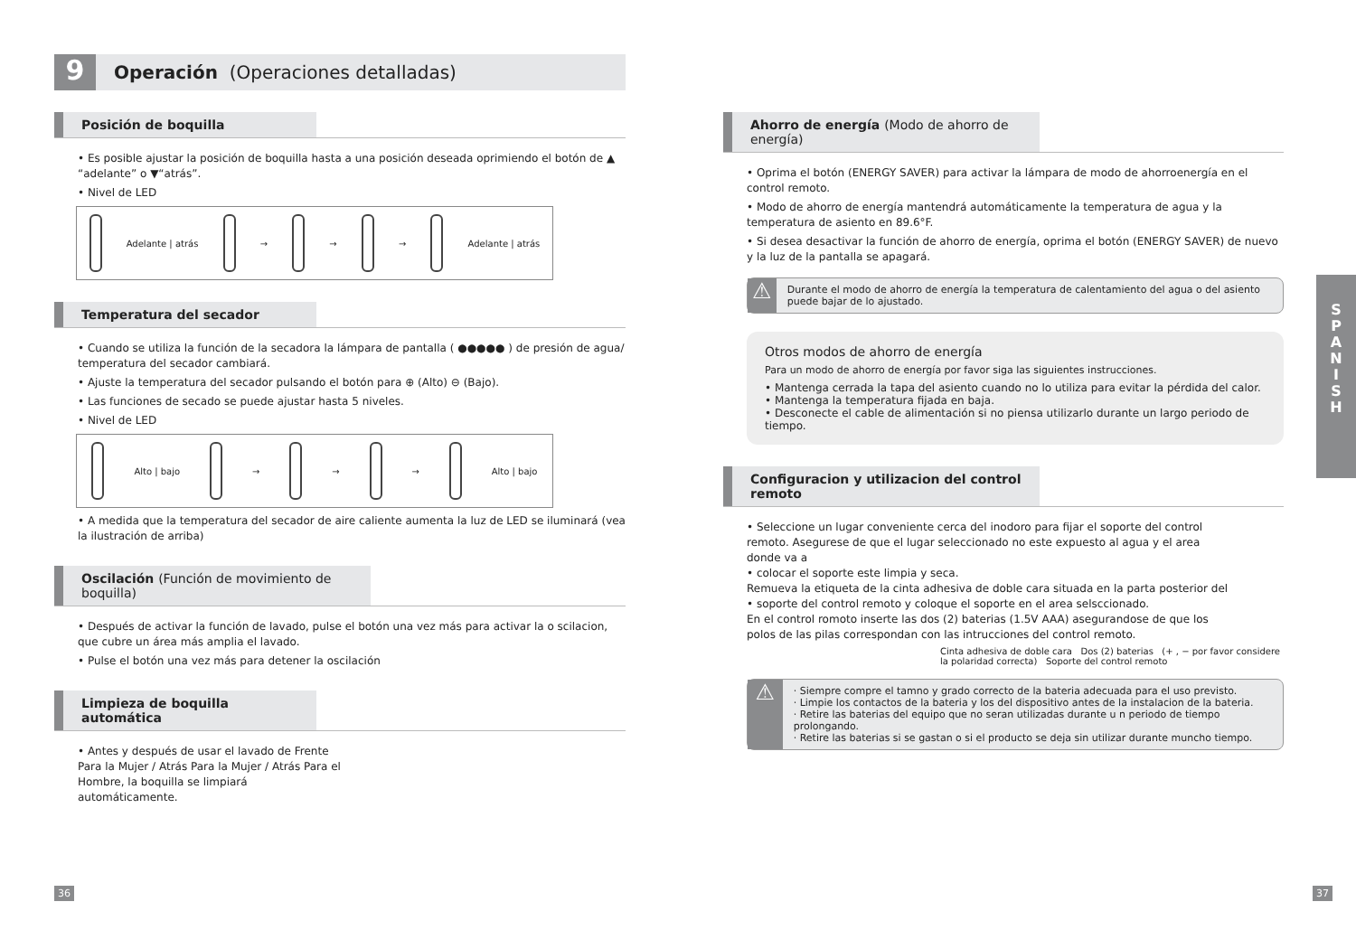9 Operación (Operaciones detalladas)
Posición de boquilla
• Es posible ajustar la posición de boquilla hasta a una posición deseada oprimiendo el botón de ▲ “adelante” o ▼“atrás”.
• Nivel de LED
Adelante | atrás → → → Adelante | atrás
Temperatura del secador
• Cuando se utiliza la función de la secadora la lámpara de pantalla ( ●●●●● ) de presión de agua/ temperatura del secador cambiará.
• Ajuste la temperatura del secador pulsando el botón para ⊕ (Alto) ⊖ (Bajo).
• Las funciones de secado se puede ajustar hasta 5 niveles.
• Nivel de LED
Alto | bajo → → → Alto | bajo
• A medida que la temperatura del secador de aire caliente aumenta la luz de LED se iluminará (vea la ilustración de arriba)
Oscilación (Función de movimiento de boquilla)
• Después de activar la función de lavado, pulse el botón una vez más para activar la o scilacion, que cubre un área más amplia el lavado.
• Pulse el botón una vez más para detener la oscilación
Limpieza de boquilla automática
• Antes y después de usar el lavado de Frente Para la Mujer / Atrás Para la Mujer / Atrás Para el Hombre, la boquilla se limpiará automáticamente.
Ahorro de energía (Modo de ahorro de energía)
• Oprima el botón (ENERGY SAVER) para activar la lámpara de modo de ahorroenergía en el control remoto.
• Modo de ahorro de energía mantendrá automáticamente la temperatura de agua y la temperatura de asiento en 89.6°F.
• Si desea desactivar la función de ahorro de energía, oprima el botón (ENERGY SAVER) de nuevo y la luz de la pantalla se apagará.
⚠
Durante el modo de ahorro de energía la temperatura de calentamiento del agua o del asiento puede bajar de lo ajustado.
Otros modos de ahorro de energía
Para un modo de ahorro de energía por favor siga las siguientes instrucciones.
• Mantenga cerrada la tapa del asiento cuando no lo utiliza para evitar la pérdida del calor.
• Mantenga la temperatura fijada en baja.
• Desconecte el cable de alimentación si no piensa utilizarlo durante un largo periodo de tiempo.
Configuracion y utilizacion del control remoto
• Seleccione un lugar conveniente cerca del inodoro para fijar el soporte del control remoto. Asegurese de que el lugar seleccionado no este expuesto al agua y el area donde va a
• colocar el soporte este limpia y seca.
Remueva la etiqueta de la cinta adhesiva de doble cara situada en la parta posterior del
• soporte del control remoto y coloque el soporte en el area selsccionado.
En el control romoto inserte las dos (2) baterias (1.5V AAA) asegurandose de que los polos de las pilas correspondan con las intrucciones del control remoto.
Cinta adhesiva de doble cara Dos (2) baterias (+ , − por favor considere la polaridad correcta) Soporte del control remoto
⚠
· Siempre compre el tamno y grado correcto de la bateria adecuada para el uso previsto.
· Limpie los contactos de la bateria y los del dispositivo antes de la instalacion de la bateria.
· Retire las baterias del equipo que no seran utilizadas durante u n periodo de tiempo prolongando.
· Retire las baterias si se gastan o si el producto se deja sin utilizar durante muncho tiempo.
S
P
A
N
I
S
H
36 37